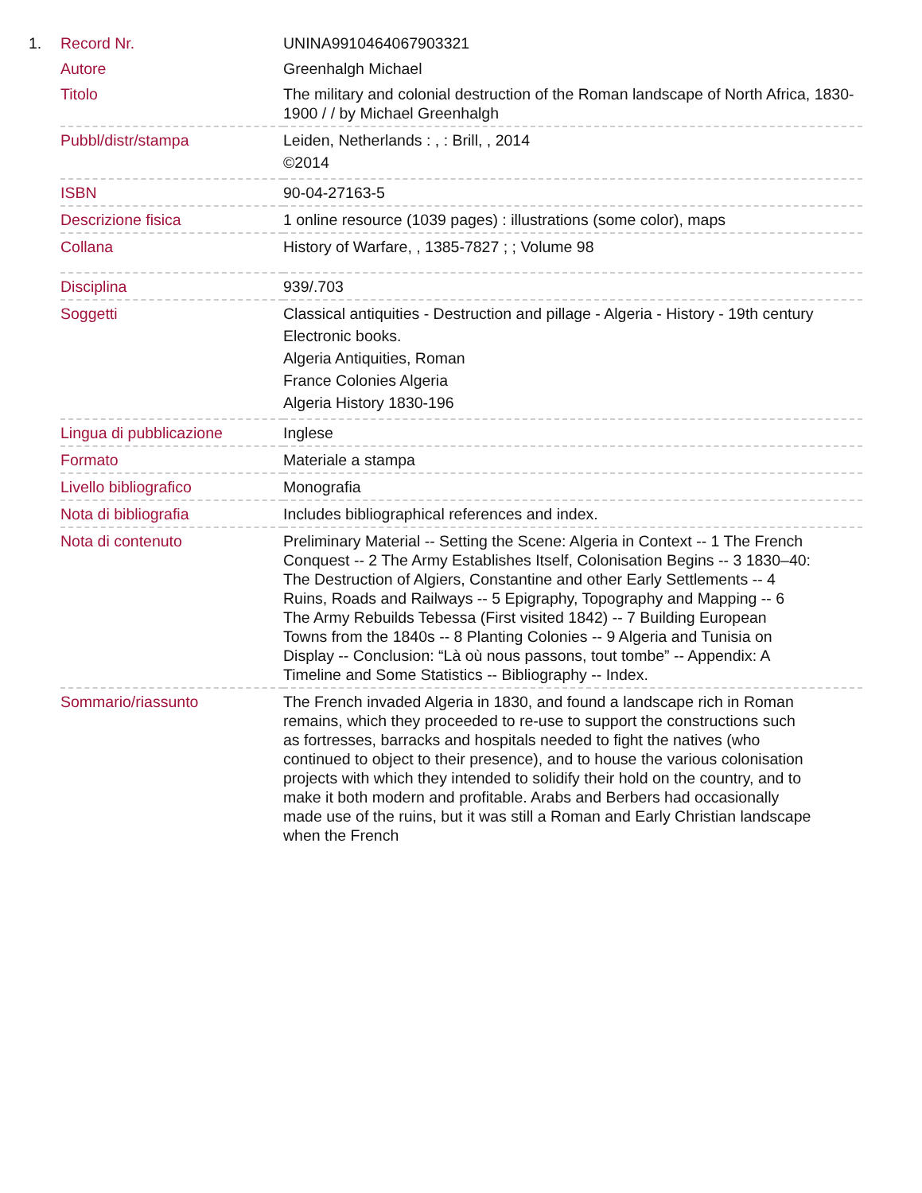1.
| Record Nr. | UNINA9910464067903321 |
| Autore | Greenhalgh Michael |
| Titolo | The military and colonial destruction of the Roman landscape of North Africa, 1830-1900 / / by Michael Greenhalgh |
| Pubbl/distr/stampa | Leiden, Netherlands : , : Brill, , 2014 ©2014 |
| ISBN | 90-04-27163-5 |
| Descrizione fisica | 1 online resource (1039 pages) : illustrations (some color), maps |
| Collana | History of Warfare, , 1385-7827 ; ; Volume 98 |
| Disciplina | 939/.703 |
| Soggetti | Classical antiquities - Destruction and pillage - Algeria - History - 19th century Electronic books. Algeria Antiquities, Roman France Colonies Algeria Algeria History 1830-196 |
| Lingua di pubblicazione | Inglese |
| Formato | Materiale a stampa |
| Livello bibliografico | Monografia |
| Nota di bibliografia | Includes bibliographical references and index. |
| Nota di contenuto | Preliminary Material -- Setting the Scene: Algeria in Context -- 1 The French Conquest -- 2 The Army Establishes Itself, Colonisation Begins -- 3 1830–40: The Destruction of Algiers, Constantine and other Early Settlements -- 4 Ruins, Roads and Railways -- 5 Epigraphy, Topography and Mapping -- 6 The Army Rebuilds Tebessa (First visited 1842) -- 7 Building European Towns from the 1840s -- 8 Planting Colonies -- 9 Algeria and Tunisia on Display -- Conclusion: “Là où nous passons, tout tombe” -- Appendix: A Timeline and Some Statistics -- Bibliography -- Index. |
| Sommario/riassunto | The French invaded Algeria in 1830, and found a landscape rich in Roman remains, which they proceeded to re-use to support the constructions such as fortresses, barracks and hospitals needed to fight the natives (who continued to object to their presence), and to house the various colonisation projects with which they intended to solidify their hold on the country, and to make it both modern and profitable. Arabs and Berbers had occasionally made use of the ruins, but it was still a Roman and Early Christian landscape when the French |